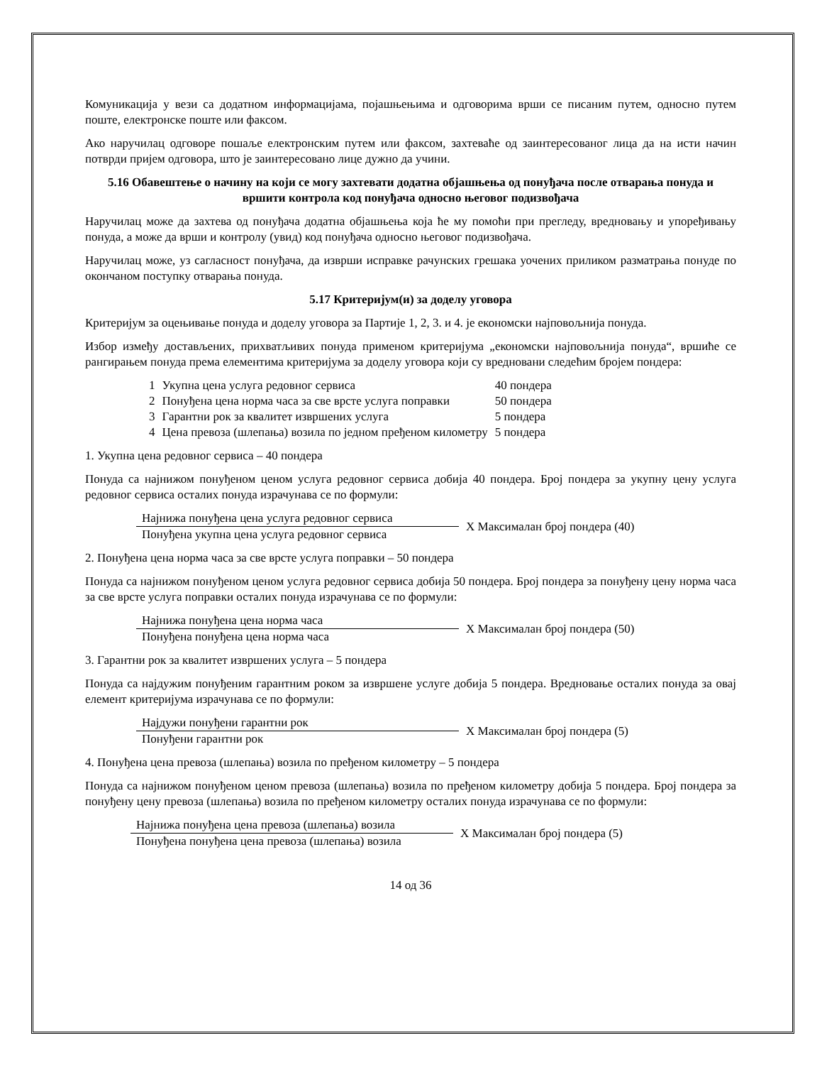Комуникација у вези са додатном информацијама, појашњењима и одговорима врши се писаним путем, односно путем поште, електронске поште или факсом.
Ако наручилац одговоре пошаље електронским путем или факсом, захтеваће од заинтересованог лица да на исти начин потврди пријем одговора, што је заинтересовано лице дужно да учини.
5.16 Обавештење о начину на који се могу захтевати додатна објашњења од понуђача после отварања понуда и вршити контрола код понуђача односно његовог подизвођача
Наручилац може да захтева од понуђача додатна објашњења која ће му помоћи при прегледу, вредновању и упоређивању понуда, а може да врши и контролу (увид) код понуђача односно његовог подизвођача.
Наручилац може, уз сагласност понуђача, да изврши исправке рачунских грешака уочених приликом разматрања понуде по окончаном поступку отварања понуда.
5.17 Критеријум(и) за доделу уговора
Критеријум за оцењивање понуда и доделу уговора за Партије 1, 2, 3. и 4. је економски најповољнија понуда.
Избор између достављених, прихватљивих понуда применом критеријума „економски најповољнија понуда“, вршиће се рангирањем понуда према елементима критеријума за доделу уговора који су вредновани следећим бројем пондера:
| 1 | Укупна цена услуга редовног сервиса | 40 пондера |
| 2 | Понуђена цена норма часа за све врсте услуга поправки | 50 пондера |
| 3 | Гарантни рок за квалитет извршених услуга | 5 пондера |
| 4 | Цена превоза (шлепања) возила по једном пређеном километру | 5 пондера |
1. Укупна цена редовног сервиса – 40 пондера
Понуда са најнижом понуђеном ценом услуга редовног сервиса добија 40 пондера. Број пондера за укупну цену услуга редовног сервиса осталих понуда израчунава се по формули:
Најнижа понуђена цена услуга редовног сервиса
Понуђена укупна цена услуга редовног сервиса
X Максималан број пондера (40)
2. Понуђена цена норма часа за све врсте услуга поправки – 50 пондера
Понуда са најнижом понуђеном ценом услуга редовног сервиса добија 50 пондера. Број пондера за понуђену цену норма часа за све врсте услуга поправки осталих понуда израчунава се по формули:
Најнижа понуђена цена норма часа
Понуђена понуђена цена норма часа
X Максималан број пондера (50)
3. Гарантни рок за квалитет извршених услуга – 5 пондера
Понуда са најдужим понуђеним гарантним роком за извршене услуге добија 5 пондера. Вредновање осталих понуда за овај елемент критеријума израчунава се по формули:
Најдужи понуђени гарантни рок
Понуђени гарантни рок
X Максималан број пондера (5)
4. Понуђена цена превоза (шлепања) возила по пређеном километру – 5 пондера
Понуда са најнижом понуђеном ценом превоза (шлепања) возила по пређеном километру добија 5 пондера. Број пондера за понуђену цену превоза (шлепања) возила по пређеном километру осталих понуда израчунава се по формули:
Најнижа понуђена цена превоза (шлепања) возила
Понуђена понуђена цена превоза (шлепања) возила
X Максималан број пондера (5)
14 од 36